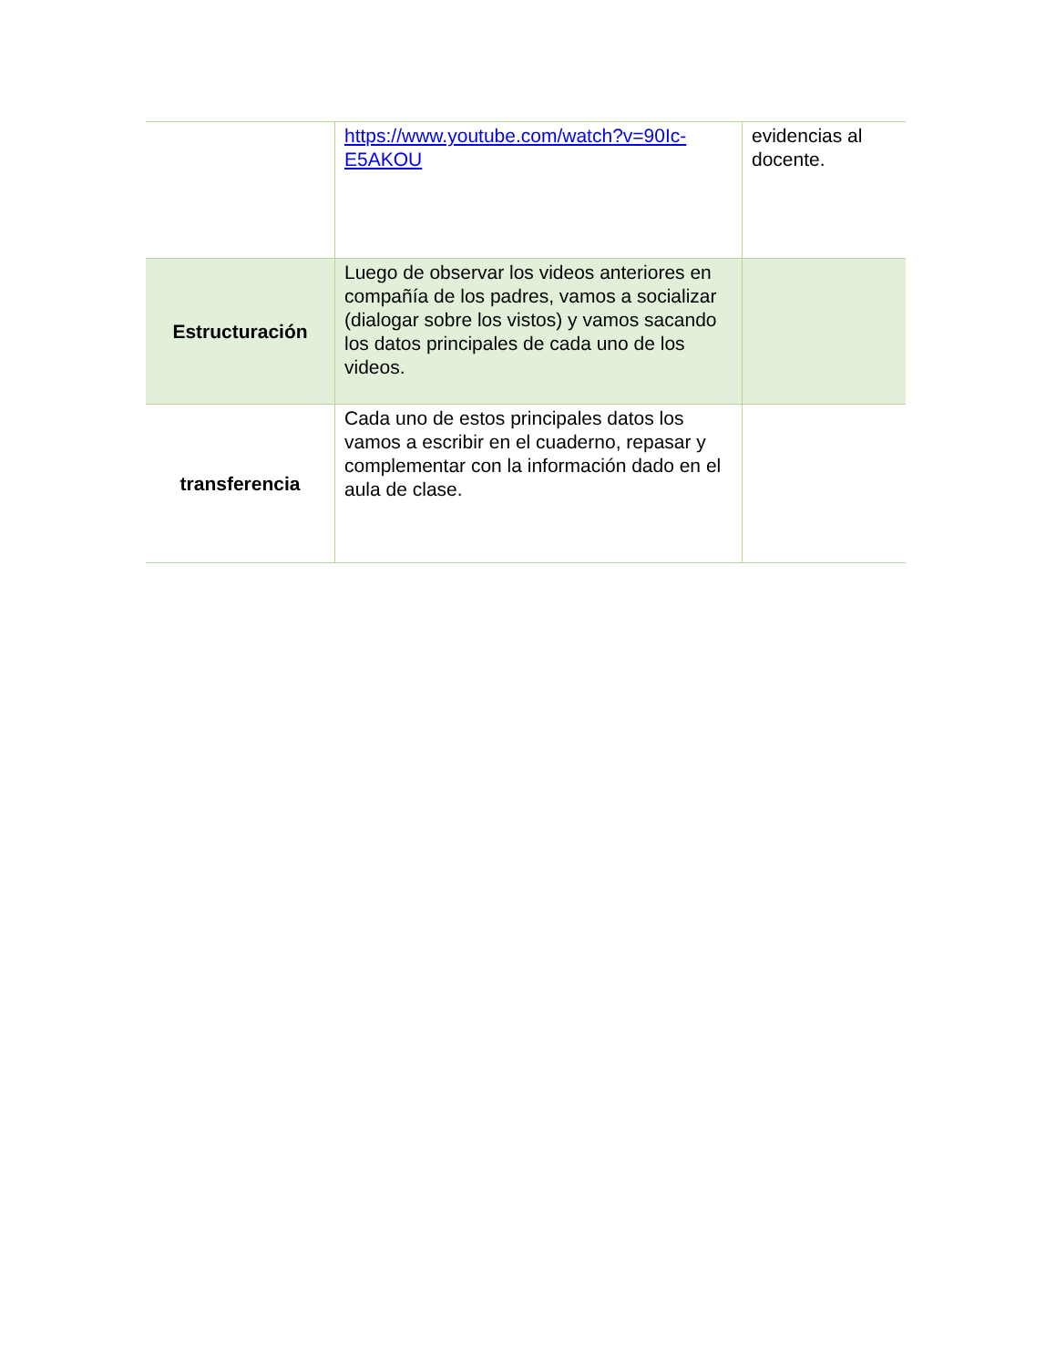| | https://www.youtube.com/watch?v=90Ic-E5AKOU | evidencias al docente. |
| Estructuración | Luego de observar los videos anteriores en compañía de los padres, vamos a socializar (dialogar sobre los vistos) y vamos sacando los datos principales de cada uno de los videos. | |
| transferencia | Cada uno de estos principales datos los vamos a escribir en el cuaderno, repasar y complementar con la información dado en el aula de clase. | |